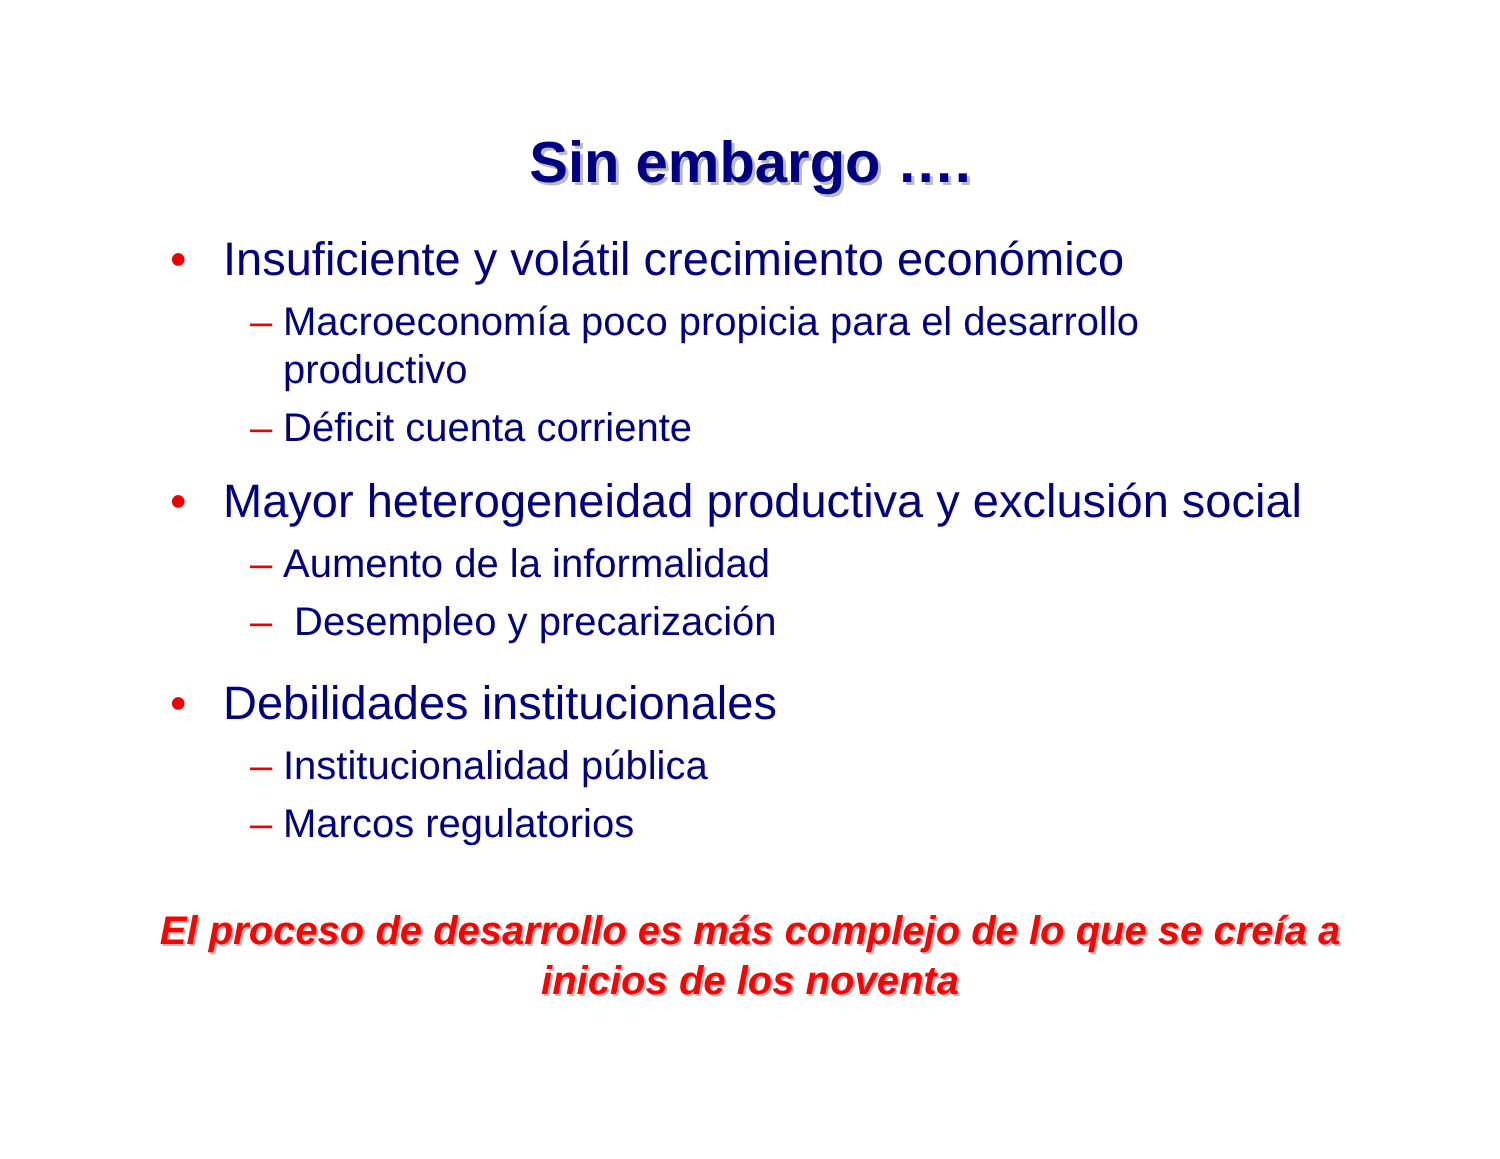Sin embargo ….
• Insuficiente y volátil crecimiento económico
– Macroeconomía poco propicia para el desarrollo productivo
– Déficit cuenta corriente
• Mayor heterogeneidad productiva y exclusión social
– Aumento de la informalidad
– Desempleo y precarización
• Debilidades institucionales
– Institucionalidad pública
– Marcos regulatorios
El proceso de desarrollo es más complejo de lo que se creía a inicios de los noventa